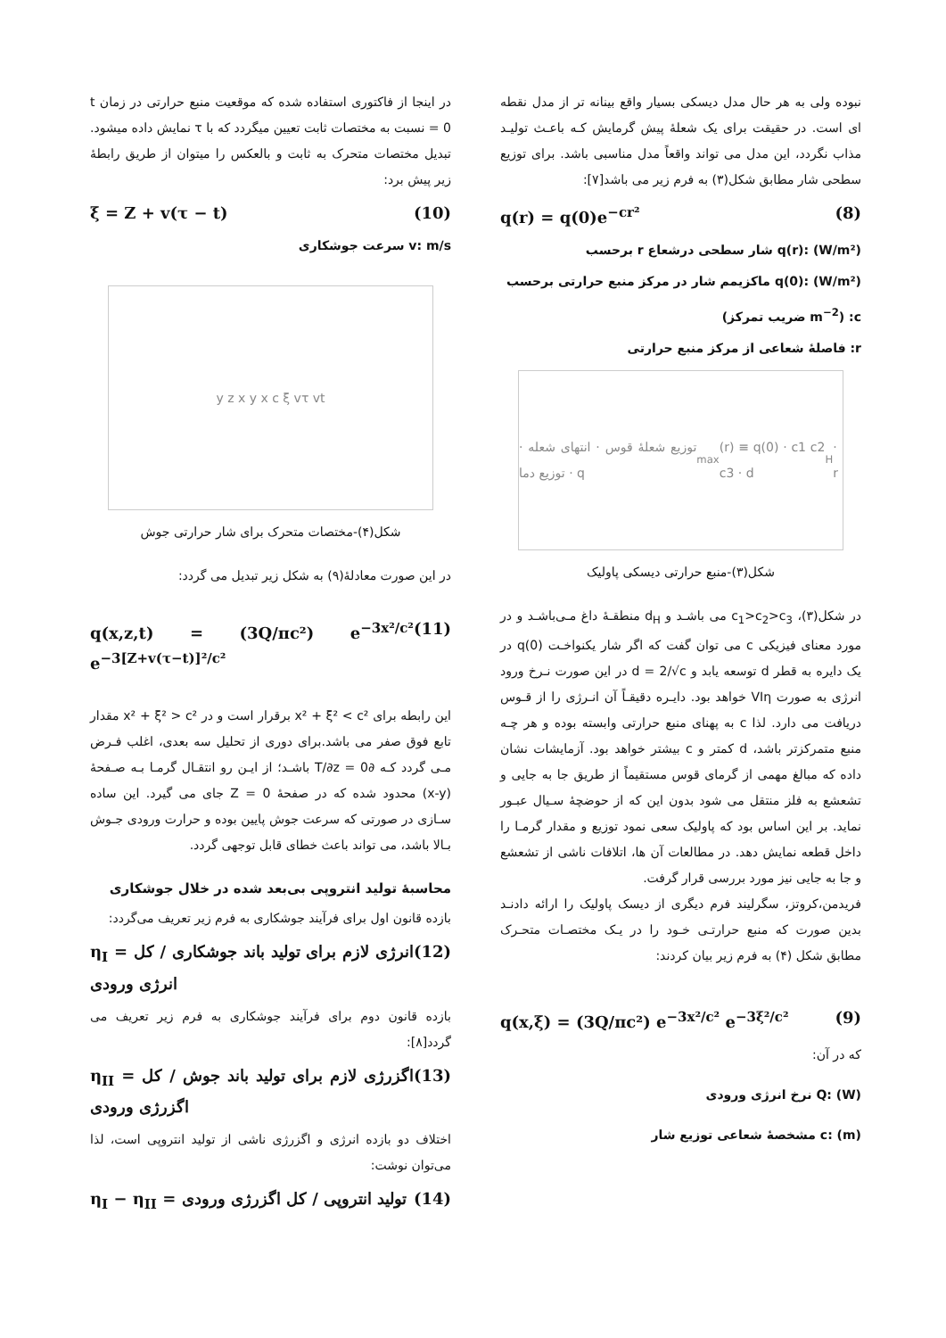نبوده ولی به هر حال مدل دیسکی بسیار واقع بینانه تر از مدل نقطه ای است. در حقیقت برای یک شعلهٔ پیش گرمایش کـه باعـث تولیـد مذاب نگردد، این مدل می تواند واقعاً مدل مناسبی باشد. برای توزیع سطحی شار مطابق شکل(۳) به فرم زیر می باشد[۷]:
q(r) = q(0)e<sup>−cr²</sup> (8)
q(r): (W/m²) شار سطحی درشعاع r برحسب
q(0): (W/m²) ماکزیمم شار در مرکز منبع حرارتی برحسب
c: (m<sup>−2</sup> ضریب تمرکز)
r: فاصلهٔ شعاعی از مرکز منبع حرارتی
توزیع شعلهٔ قوس · انتهای شعله · توزیع دما · q<sub>max</sub>(r) ≡ q(0) · c1 c2 c3 · d<sub>H</sub> · r
شکل(۳)-منبع حرارتی دیسکی پاولیک
در شکل(۳)، c<sub>1</sub>>c<sub>2</sub>>c<sub>3</sub> می باشـد و d<sub>H</sub> منطقـهٔ داغ مـی‌باشـد و در مورد معنای فیزیکی c می توان گفت که اگر شار یکنواخـت q(0) در یک دایره به قطر d توسعه یابد و d = 2/√c در این صورت نـرخ ورود انرژی به صورت VIη خواهد بود. دایـره دقیقـاً آن انـرژی را از قـوس دریافت می دارد. لذا c به پهنای منبع حرارتی وابسته بوده و هر چـه منبع متمرکزتر باشد، d کمتر و c بیشتر خواهد بود. آزمایشات نشان داده که مبالغ مهمی از گرمای قوس مستقیماً از طریق جا به جایی و تشعشع به فلز منتقل می شود بدون این که از حوضچهٔ سـیال عبـور نماید. بر این اساس بود که پاولیک سعی نمود توزیع و مقدار گرمـا را داخل قطعه نمایش دهد. در مطالعات آن ها، اتلافات ناشی از تشعشع و جا به جایی نیز مورد بررسی قرار گرفت.
فریدمن،کروتز، سگرلیند فرم دیگری از دیسک پاولیک را ارائه دادنـد بدین صورت که منبع حرارتـی خـود را در یـک مختصـات متحـرک مطابق شکل (۴) به فرم زیر بیان کردند:
q(x,ξ) = (3Q/πc²) e<sup>−3x²/c²</sup> e<sup>−3ξ²/c²</sup> (9)
که در آن:
Q: (W) نرخ انرژی ورودی
c: (m) مشخصهٔ شعاعی توزیع شار
در اینجا از فاکتوری استفاده شده که موقعیت منبع حرارتی در زمان t = 0 نسبت به مختصات ثابت تعیین میگردد که با τ نمایش داده میشود. تبدیل مختصات متحرک به ثابت و بالعکس را میتوان از طریق رابطهٔ زیر پیش برد:
ξ = Z + v(τ − t) (10)
v: m/s سرعت جوشکاری
y z x y x c ξ vτ vt
شکل(۴)-مختصات متحرک برای شار حرارتی جوش
در این صورت معادلهٔ(۹) به شکل زیر تبدیل می گردد:
q(x,z,t) = (3Q/πc²) e<sup>−3x²/c²</sup> e<sup>−3[Z+v(τ−t)]²/c²</sup> (11)
این رابطه برای x² + ξ² < c² برقرار است و در x² + ξ² > c² مقدار تابع فوق صفر می باشد.برای دوری از تحلیل سه بعدی، اغلب فـرض مـی گردد کـه ∂T/∂z = 0 باشـد؛ از ایـن رو انتقـال گرمـا بـه صـفحهٔ (x-y) محدود شده که در صفحهٔ Z = 0 جای می گیرد. این ساده سـازی در صورتی که سرعت جوش پایین بوده و حرارت ورودی جـوش بـالا باشد، می تواند باعث خطای قابل توجهی گردد.
محاسبهٔ تولید انتروپی بی‌بعد شده در خلال جوشکاری
بازده قانون اول برای فرآیند جوشکاری به فرم زیر تعریف می‌گردد:
η<sub>I</sub> = انرژی لازم برای تولید باند جوشکاری / کل انرژی ورودی (12)
بازده قانون دوم برای فرآیند جوشکاری به فرم زیر تعریف می گردد[۸]:
η<sub>II</sub> = اگزرژی لازم برای تولید باند جوش / کل اگزرژی ورودی (13)
اختلاف دو بازده انرژی و اگزرژی ناشی از تولید انتروپی است، لذا می‌توان نوشت:
η<sub>I</sub> − η<sub>II</sub> = تولید انتروپی / کل اگزرژی ورودی (14)